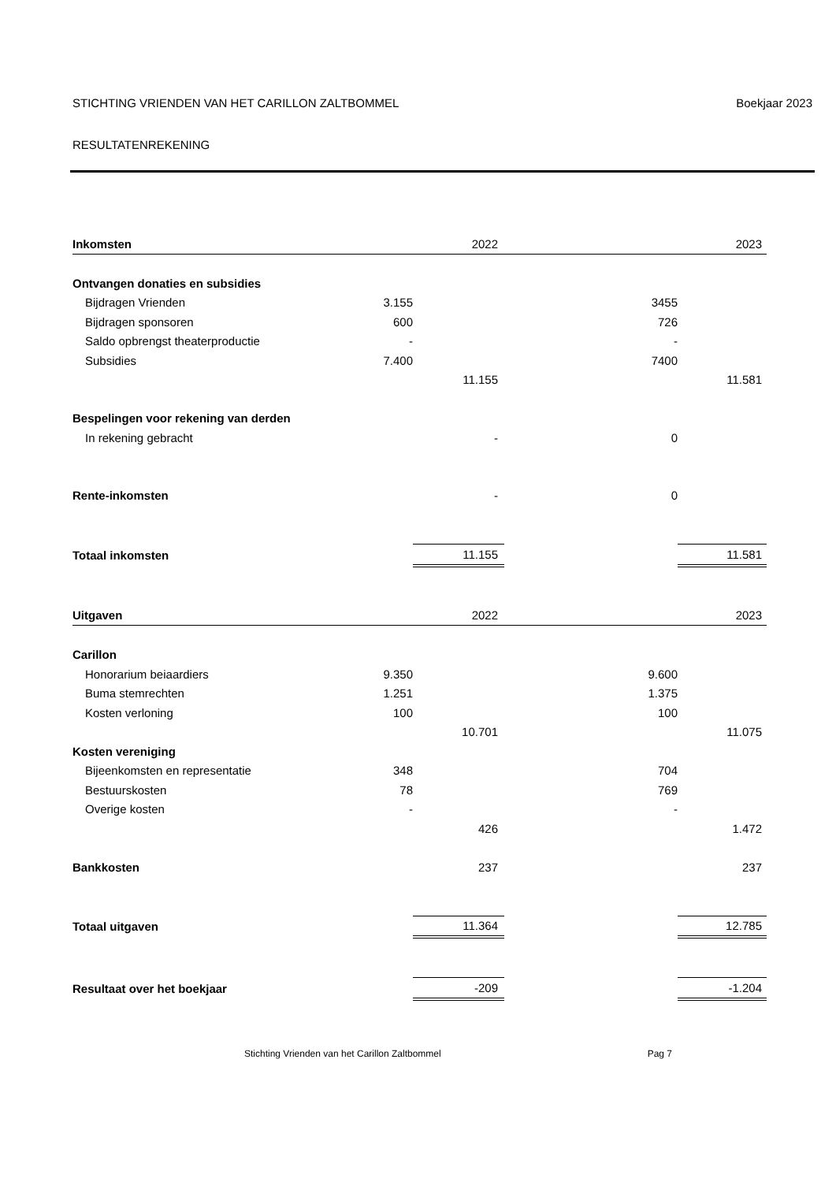STICHTING VRIENDEN VAN HET CARILLON ZALTBOMMEL Boekjaar 2023
RESULTATENREKENING
| Inkomsten | | 2022 | | 2023 |
| Ontvangen donaties en subsidies | | | | |
| Bijdragen Vrienden | 3.155 | | 3455 | |
| Bijdragen sponsoren | 600 | | 726 | |
| Saldo opbrengst theaterproductie | - | | - | |
| Subsidies | 7.400 | | 7400 | |
| | | 11.155 | | 11.581 |
| Bespelingen voor rekening van derden | | | | |
| In rekening gebracht | | - | 0 | |
| Rente-inkomsten | | - | 0 | |
| Totaal inkomsten | | 11.155 | | 11.581 |
| Uitgaven | | 2022 | | 2023 |
| Carillon | | | | |
| Honorarium beiaardiers | 9.350 | | 9.600 | |
| Buma stemrechten | 1.251 | | 1.375 | |
| Kosten verloning | 100 | | 100 | |
| | | 10.701 | | 11.075 |
| Kosten vereniging | | | | |
| Bijeenkomsten en representatie | 348 | | 704 | |
| Bestuurskosten | 78 | | 769 | |
| Overige kosten | - | | - | |
| | | 426 | | 1.472 |
| Bankkosten | | 237 | | 237 |
| Totaal uitgaven | | 11.364 | | 12.785 |
| Resultaat over het boekjaar | | -209 | | -1.204 |
Stichting Vrienden van het Carillon Zaltbommel Pag 7